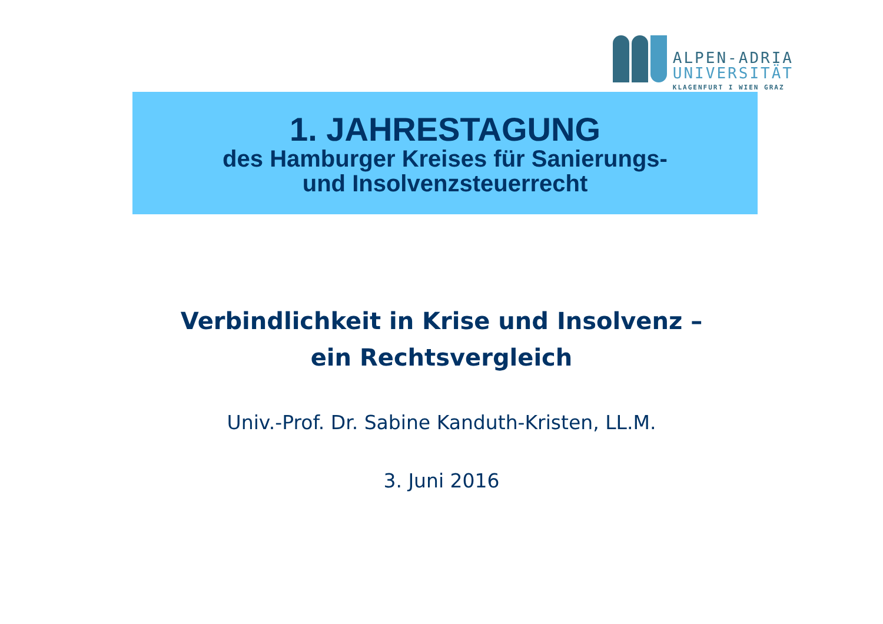ALPEN-ADRIA
UNIVERSITÄT
KLAGENFURT I WIEN GRAZ
1. JAHRESTAGUNG
des Hamburger Kreises für Sanierungs-
und Insolvenzsteuerrecht
Verbindlichkeit in Krise und Insolvenz –
ein Rechtsvergleich
Univ.-Prof. Dr. Sabine Kanduth-Kristen, LL.M.
3. Juni 2016